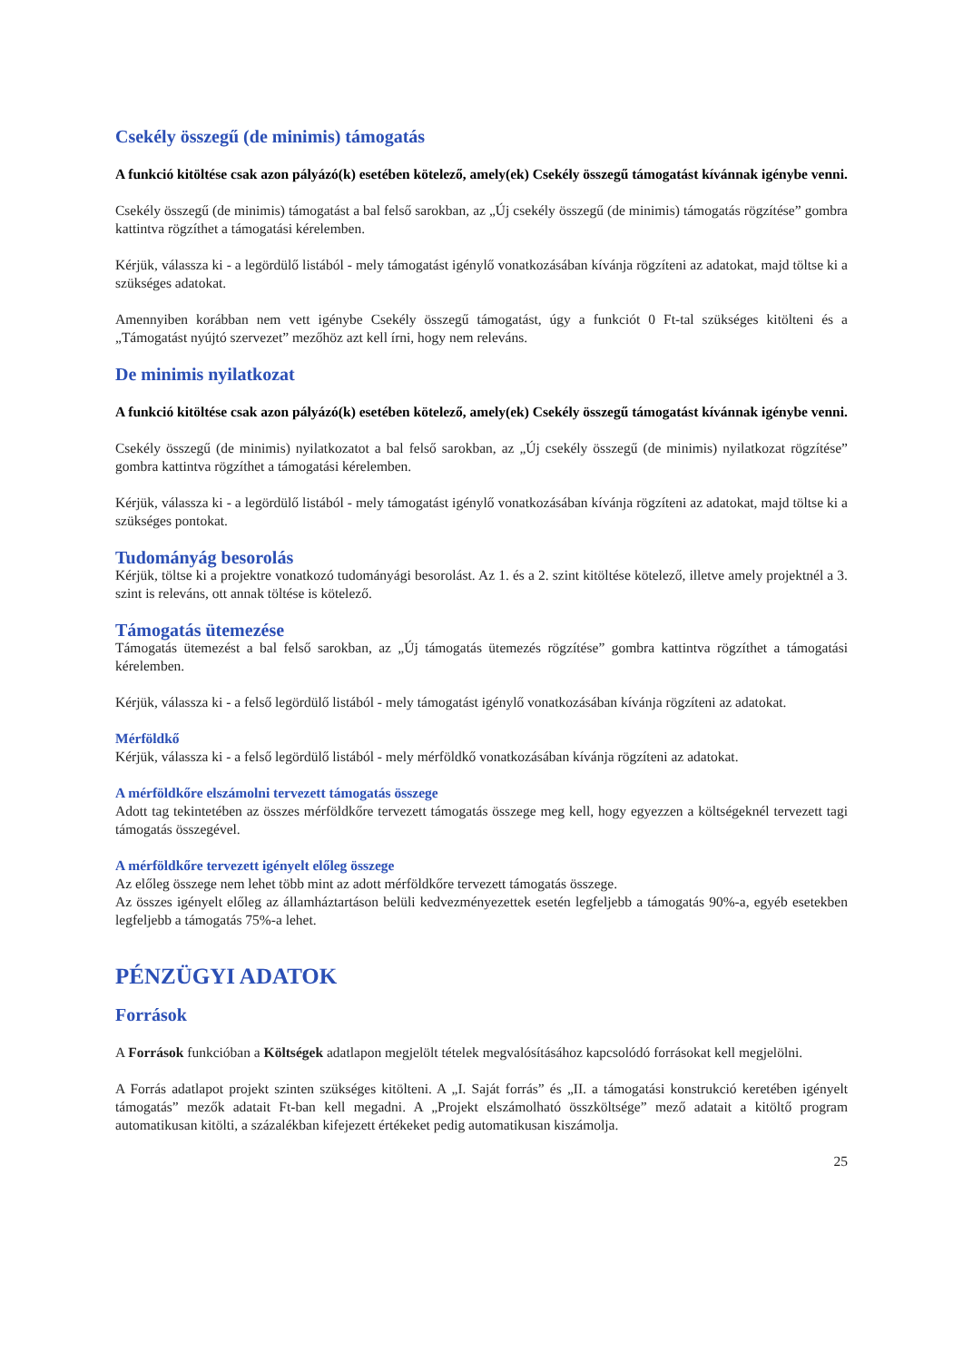Csekély összegű (de minimis) támogatás
A funkció kitöltése csak azon pályázó(k) esetében kötelező, amely(ek) Csekély összegű támogatást kívánnak igénybe venni.
Csekély összegű (de minimis) támogatást a bal felső sarokban, az „Új csekély összegű (de minimis) támogatás rögzítése” gombra kattintva rögzíthet a támogatási kérelemben.
Kérjük, válassza ki - a legördülő listából - mely támogatást igénylő vonatkozásában kívánja rögzíteni az adatokat, majd töltse ki a szükséges adatokat.
Amennyiben korábban nem vett igénybe Csekély összegű támogatást, úgy a funkciót 0 Ft-tal szükséges kitölteni és a „Támogatást nyújtó szervezet” mezőhöz azt kell írni, hogy nem releváns.
De minimis nyilatkozat
A funkció kitöltése csak azon pályázó(k) esetében kötelező, amely(ek) Csekély összegű támogatást kívánnak igénybe venni.
Csekély összegű (de minimis) nyilatkozatot a bal felső sarokban, az „Új csekély összegű (de minimis) nyilatkozat rögzítése” gombra kattintva rögzíthet a támogatási kérelemben.
Kérjük, válassza ki - a legördülő listából - mely támogatást igénylő vonatkozásában kívánja rögzíteni az adatokat, majd töltse ki a szükséges pontokat.
Tudományág besorolás
Kérjük, töltse ki a projektre vonatkozó tudományági besorolást. Az 1. és a 2. szint kitöltése kötelező, illetve amely projektnél a 3. szint is releváns, ott annak töltése is kötelező.
Támogatás ütemezése
Támogatás ütemezést a bal felső sarokban, az „Új támogatás ütemezés rögzítése” gombra kattintva rögzíthet a támogatási kérelemben.
Kérjük, válassza ki - a felső legördülő listából - mely támogatást igénylő vonatkozásában kívánja rögzíteni az adatokat.
Mérföldkő
Kérjük, válassza ki - a felső legördülő listából - mely mérföldkő vonatkozásában kívánja rögzíteni az adatokat.
A mérföldkőre elszámolni tervezett támogatás összege
Adott tag tekintetében az összes mérföldkőre tervezett támogatás összege meg kell, hogy egyezzen a költségeknél tervezett tagi támogatás összegével.
A mérföldkőre tervezett igényelt előleg összege
Az előleg összege nem lehet több mint az adott mérföldkőre tervezett támogatás összege.
Az összes igényelt előleg az államháztartáson belüli kedvezményezettek esetén legfeljebb a támogatás 90%-a, egyéb esetekben legfeljebb a támogatás 75%-a lehet.
PÉNZÜGYI ADATOK
Források
A Források funkcióban a Költségek adatlapon megjelölt tételek megvalósításához kapcsolódó forrásokat kell megjelölni.
A Forrás adatlapot projekt szinten szükséges kitölteni. A „I. Saját forrás” és „II. a támogatási konstrukció keretében igényelt támogatás” mezők adatait Ft-ban kell megadni. A „Projekt elszámolható összköltsége” mező adatait a kitöltő program automatikusan kitölti, a százalékban kifejezett értékeket pedig automatikusan kiszámolja.
25